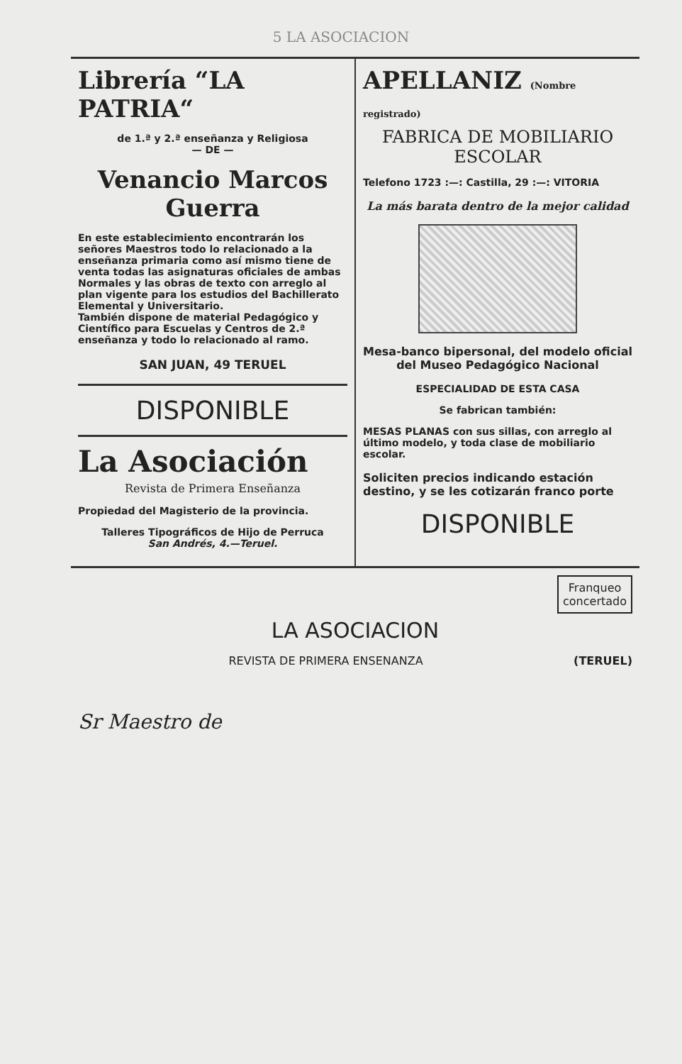5 LA ASOCIACION
Librería “LA PATRIA“
de 1.ª y 2.ª enseñanza y Religiosa
— DE —
Venancio Marcos Guerra
En este establecimiento encontrarán los señores Maestros todo lo relacionado a la enseñanza primaria como así mismo tiene de venta todas las asignaturas oficiales de ambas Normales y las obras de texto con arreglo al plan vigente para los estudios del Bachillerato Elemental y Universitario.
También dispone de material Pedagógico y Científico para Escuelas y Centros de 2.ª enseñanza y todo lo relacionado al ramo.
SAN JUAN, 49 TERUEL
DISPONIBLE
La Asociación
Revista de Primera Enseñanza
Propiedad del Magisterio de la provincia.
Talleres Tipográficos de Hijo de Perruca
San Andrés, 4.—Teruel.
APELLANIZ (Nombre registrado)
FABRICA DE MOBILIARIO ESCOLAR
Telefono 1723 :—: Castilla, 29 :—: VITORIA
La más barata dentro de la mejor calidad
Mesa-banco bipersonal, del modelo oficial del Museo Pedagógico Nacional
ESPECIALIDAD DE ESTA CASA
Se fabrican también:
MESAS PLANAS con sus sillas, con arreglo al último modelo, y toda clase de mobiliario escolar.
Soliciten precios indicando estación destino, y se les cotizarán franco porte
DISPONIBLE
Franqueo
concertado
LA ASOCIACION
REVISTA DE PRIMERA ENSENANZA (TERUEL)
Sr Maestro de